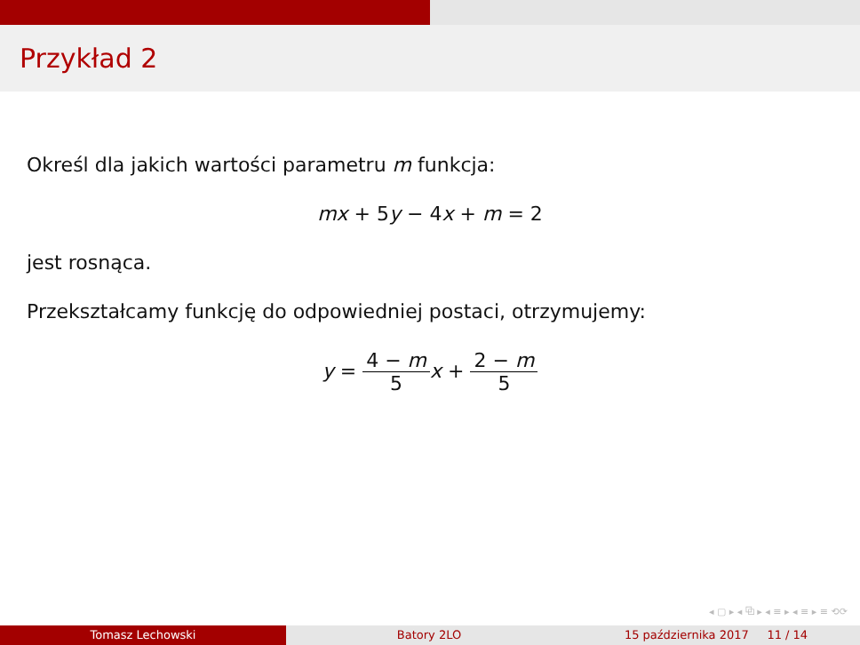Przykład 2
Określ dla jakich wartości parametru m funkcja:
mx + 5y − 4x + m = 2
jest rosnąca.
Przekształcamy funkcję do odpowiedniej postaci, otrzymujemy:
y = 4 − m 5 x + 2 − m 5
◂ ▢ ▸ ◂ ⧉ ▸ ◂ ≡ ▸ ◂ ≡ ▸ ≡ ⟲⟳
Tomasz Lechowski Batory 2LO 15 października 2017 11 / 14